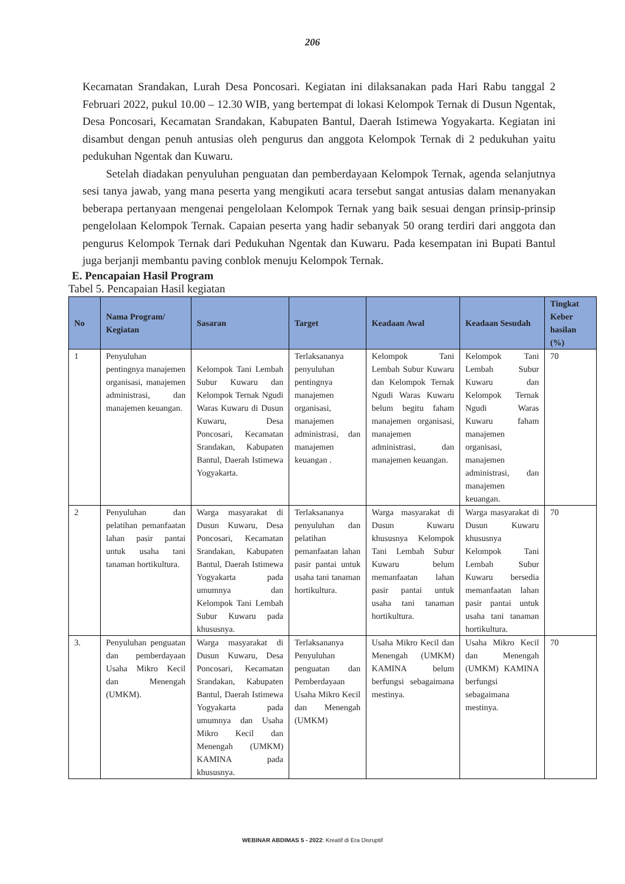206
Kecamatan Srandakan, Lurah Desa Poncosari. Kegiatan ini dilaksanakan pada Hari Rabu tanggal 2 Februari 2022, pukul 10.00 – 12.30 WIB, yang bertempat di lokasi Kelompok Ternak di Dusun Ngentak, Desa Poncosari, Kecamatan Srandakan, Kabupaten Bantul, Daerah Istimewa Yogyakarta. Kegiatan ini disambut dengan penuh antusias oleh pengurus dan anggota Kelompok Ternak di 2 pedukuhan yaitu pedukuhan Ngentak dan Kuwaru.
Setelah diadakan penyuluhan penguatan dan pemberdayaan Kelompok Ternak, agenda selanjutnya sesi tanya jawab, yang mana peserta yang mengikuti acara tersebut sangat antusias dalam menanyakan beberapa pertanyaan mengenai pengelolaan Kelompok Ternak yang baik sesuai dengan prinsip-prinsip pengelolaan Kelompok Ternak. Capaian peserta yang hadir sebanyak 50 orang terdiri dari anggota dan pengurus Kelompok Ternak dari Pedukuhan Ngentak dan Kuwaru. Pada kesempatan ini Bupati Bantul juga berjanji membantu paving conblok menuju Kelompok Ternak.
E. Pencapaian Hasil Program
Tabel 5. Pencapaian Hasil kegiatan
| No | Nama Program/ Kegiatan | Sasaran | Target | Keadaan Awal | Keadaan Sesudah | Tingkat Keber hasilan (%) |
| --- | --- | --- | --- | --- | --- | --- |
| 1 | Penyuluhan pentingnya manajemen organisasi, manajemen administrasi, dan manajemen keuangan. | Kelompok Tani Lembah Subur Kuwaru dan Kelompok Ternak Ngudi Waras Kuwaru di Dusun Kuwaru, Desa Poncosari, Kecamatan Srandakan, Kabupaten Bantul, Daerah Istimewa Yogyakarta. | Terlaksananya penyuluhan pentingnya manajemen organisasi, manajemen administrasi, dan manajemen keuangan . | Kelompok Tani Lembah Subur Kuwaru dan Kelompok Ternak Ngudi Waras Kuwaru belum begitu faham manajemen organisasi, manajemen administrasi, dan manajemen keuangan. | Kelompok Tani Lembah Subur Kuwaru dan Kelompok Ternak Ngudi Waras Kuwaru faham manajemen organisasi, manajemen administrasi, dan manajemen keuangan. | 70 |
| 2 | Penyuluhan dan pelatihan pemanfaatan lahan pasir pantai untuk usaha tani tanaman hortikultura. | Warga masyarakat di Dusun Kuwaru, Desa Poncosari, Kecamatan Srandakan, Kabupaten Bantul, Daerah Istimewa Yogyakarta pada umumnya dan Kelompok Tani Lembah Subur Kuwaru pada khususnya. | Terlaksananya penyuluhan dan pelatihan pemanfaatan lahan pasir pantai untuk usaha tani tanaman hortikultura. | Warga masyarakat di Dusun Kuwaru khususnya Kelompok Tani Lembah Subur Kuwaru belum memanfaatan lahan pasir pantai untuk usaha tani tanaman hortikultura. | Warga masyarakat di Dusun Kuwaru khususnya Kelompok Tani Lembah Subur Kuwaru bersedia memanfaatan lahan pasir pantai untuk usaha tani tanaman hortikultura. | 70 |
| 3. | Penyuluhan penguatan dan pemberdayaan Usaha Mikro Kecil dan Menengah (UMKM). | Warga masyarakat di Dusun Kuwaru, Desa Poncosari, Kecamatan Srandakan, Kabupaten Bantul, Daerah Istimewa Yogyakarta pada umumnya dan Usaha Mikro Kecil dan Menengah (UMKM) KAMINA pada khususnya. | Terlaksananya Penyuluhan penguatan dan Pemberdayaan Usaha Mikro Kecil dan Menengah (UMKM) | Usaha Mikro Kecil dan Menengah (UMKM) KAMINA belum berfungsi sebagaimana mestinya. | Usaha Mikro Kecil dan Menengah (UMKM) KAMINA berfungsi sebagaimana mestinya. | 70 |
WEBINAR ABDIMAS 5 - 2022: Kreatif di Era Disruptif